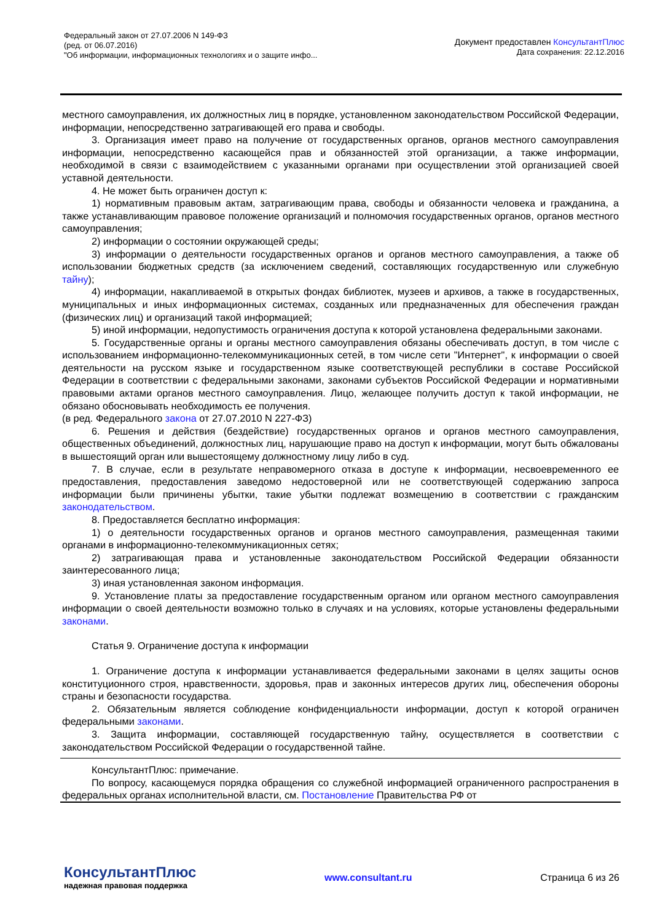Федеральный закон от 27.07.2006 N 149-ФЗ
(ред. от 06.07.2016)
"Об информации, информационных технологиях и о защите инфо...
Документ предоставлен КонсультантПлюс
Дата сохранения: 22.12.2016
местного самоуправления, их должностных лиц в порядке, установленном законодательством Российской Федерации, информации, непосредственно затрагивающей его права и свободы.
3. Организация имеет право на получение от государственных органов, органов местного самоуправления информации, непосредственно касающейся прав и обязанностей этой организации, а также информации, необходимой в связи с взаимодействием с указанными органами при осуществлении этой организацией своей уставной деятельности.
4. Не может быть ограничен доступ к:
1) нормативным правовым актам, затрагивающим права, свободы и обязанности человека и гражданина, а также устанавливающим правовое положение организаций и полномочия государственных органов, органов местного самоуправления;
2) информации о состоянии окружающей среды;
3) информации о деятельности государственных органов и органов местного самоуправления, а также об использовании бюджетных средств (за исключением сведений, составляющих государственную или служебную тайну);
4) информации, накапливаемой в открытых фондах библиотек, музеев и архивов, а также в государственных, муниципальных и иных информационных системах, созданных или предназначенных для обеспечения граждан (физических лиц) и организаций такой информацией;
5) иной информации, недопустимость ограничения доступа к которой установлена федеральными законами.
5. Государственные органы и органы местного самоуправления обязаны обеспечивать доступ, в том числе с использованием информационно-телекоммуникационных сетей, в том числе сети "Интернет", к информации о своей деятельности на русском языке и государственном языке соответствующей республики в составе Российской Федерации в соответствии с федеральными законами, законами субъектов Российской Федерации и нормативными правовыми актами органов местного самоуправления. Лицо, желающее получить доступ к такой информации, не обязано обосновывать необходимость ее получения.
(в ред. Федерального закона от 27.07.2010 N 227-ФЗ)
6. Решения и действия (бездействие) государственных органов и органов местного самоуправления, общественных объединений, должностных лиц, нарушающие право на доступ к информации, могут быть обжалованы в вышестоящий орган или вышестоящему должностному лицу либо в суд.
7. В случае, если в результате неправомерного отказа в доступе к информации, несвоевременного ее предоставления, предоставления заведомо недостоверной или не соответствующей содержанию запроса информации были причинены убытки, такие убытки подлежат возмещению в соответствии с гражданским законодательством.
8. Предоставляется бесплатно информация:
1) о деятельности государственных органов и органов местного самоуправления, размещенная такими органами в информационно-телекоммуникационных сетях;
2) затрагивающая права и установленные законодательством Российской Федерации обязанности заинтересованного лица;
3) иная установленная законом информация.
9. Установление платы за предоставление государственным органом или органом местного самоуправления информации о своей деятельности возможно только в случаях и на условиях, которые установлены федеральными законами.
Статья 9. Ограничение доступа к информации
1. Ограничение доступа к информации устанавливается федеральными законами в целях защиты основ конституционного строя, нравственности, здоровья, прав и законных интересов других лиц, обеспечения обороны страны и безопасности государства.
2. Обязательным является соблюдение конфиденциальности информации, доступ к которой ограничен федеральными законами.
3. Защита информации, составляющей государственную тайну, осуществляется в соответствии с законодательством Российской Федерации о государственной тайне.
КонсультантПлюс: примечание.
По вопросу, касающемуся порядка обращения со служебной информацией ограниченного распространения в федеральных органах исполнительной власти, см. Постановление Правительства РФ от
КонсультантПлюс
надежная правовая поддержка
www.consultant.ru Страница 6 из 26